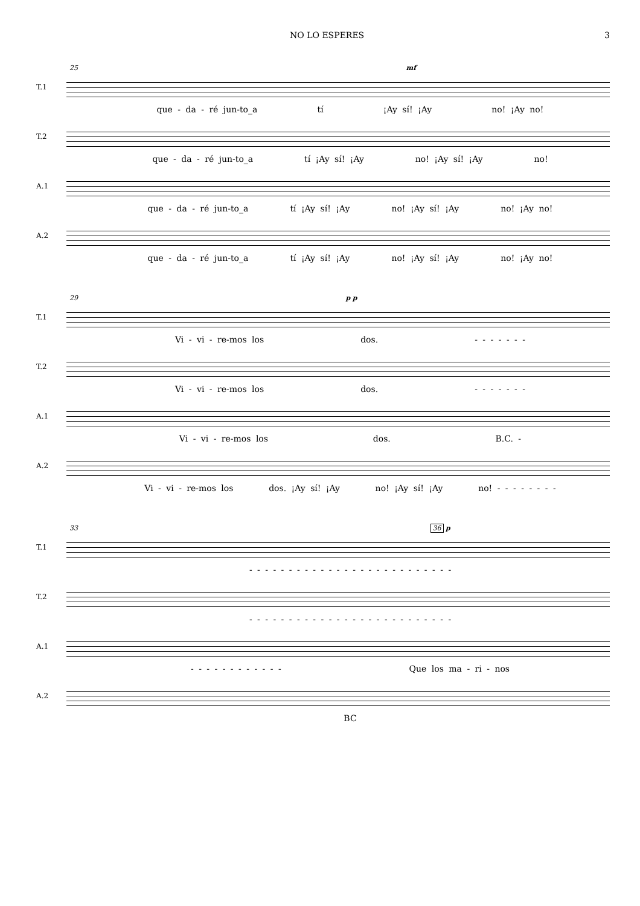NO LO ESPERES 3
25 mf
T.1
que - da - ré jun-to_a tí ¡Ay sí! ¡Ay no! ¡Ay no!
T.2
que - da - ré jun-to_a tí ¡Ay sí! ¡Ay no! ¡Ay sí! ¡Ay no!
A.1
que - da - ré jun-to_a tí ¡Ay sí! ¡Ay no! ¡Ay sí! ¡Ay no! ¡Ay no!
A.2
que - da - ré jun-to_a tí ¡Ay sí! ¡Ay no! ¡Ay sí! ¡Ay no! ¡Ay no!
29 p p
T.1
Vi - vi - re-mos los dos. - - - - - - -
T.2
Vi - vi - re-mos los dos. - - - - - - -
A.1
Vi - vi - re-mos los dos. B.C. -
A.2
Vi - vi - re-mos los dos. ¡Ay sí! ¡Ay no! ¡Ay sí! ¡Ay no! - - - - - - - -
33 36 p
T.1
- - - - - - - - - - - - - - - - - - - - - - - - - -
T.2
- - - - - - - - - - - - - - - - - - - - - - - - - -
A.1
- - - - - - - - - - - - Que los ma - ri - nos
A.2
BC